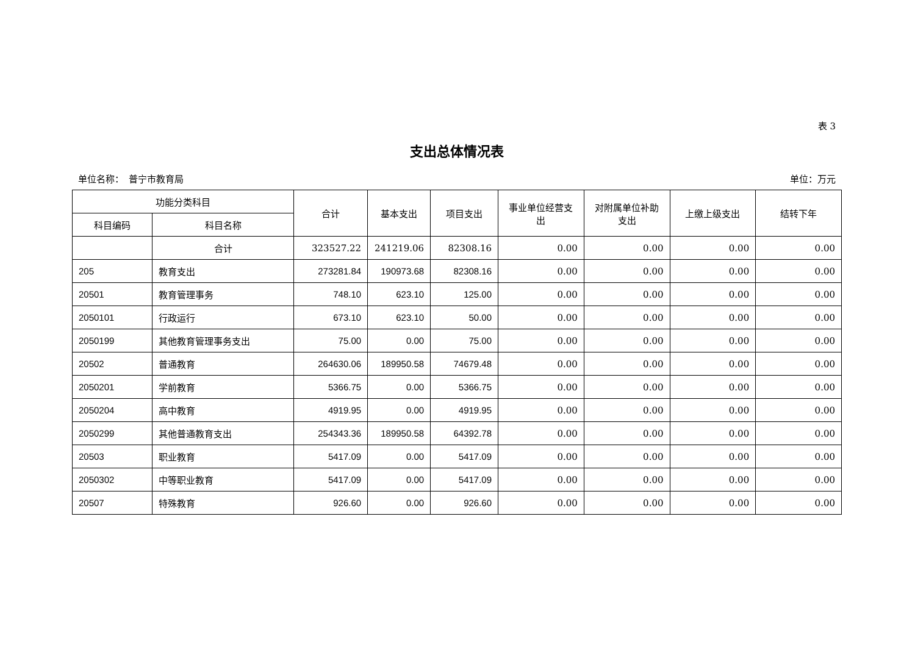表 3
支出总体情况表
单位名称：　普宁市教育局 单位：万元
| 功能分类科目 | | 合计 | 基本支出 | 项目支出 | 事业单位经营支出 | 对附属单位补助支出 | 上缴上级支出 | 结转下年 |
| --- | --- | --- | --- | --- | --- | --- | --- | --- |
| 科目编码 | 科目名称 | | | | | | | |
| | 合计 | 323527.22 | 241219.06 | 82308.16 | 0.00 | 0.00 | 0.00 | 0.00 |
| 205 | 教育支出 | 273281.84 | 190973.68 | 82308.16 | 0.00 | 0.00 | 0.00 | 0.00 |
| 20501 | 教育管理事务 | 748.10 | 623.10 | 125.00 | 0.00 | 0.00 | 0.00 | 0.00 |
| 2050101 | 行政运行 | 673.10 | 623.10 | 50.00 | 0.00 | 0.00 | 0.00 | 0.00 |
| 2050199 | 其他教育管理事务支出 | 75.00 | 0.00 | 75.00 | 0.00 | 0.00 | 0.00 | 0.00 |
| 20502 | 普通教育 | 264630.06 | 189950.58 | 74679.48 | 0.00 | 0.00 | 0.00 | 0.00 |
| 2050201 | 学前教育 | 5366.75 | 0.00 | 5366.75 | 0.00 | 0.00 | 0.00 | 0.00 |
| 2050204 | 高中教育 | 4919.95 | 0.00 | 4919.95 | 0.00 | 0.00 | 0.00 | 0.00 |
| 2050299 | 其他普通教育支出 | 254343.36 | 189950.58 | 64392.78 | 0.00 | 0.00 | 0.00 | 0.00 |
| 20503 | 职业教育 | 5417.09 | 0.00 | 5417.09 | 0.00 | 0.00 | 0.00 | 0.00 |
| 2050302 | 中等职业教育 | 5417.09 | 0.00 | 5417.09 | 0.00 | 0.00 | 0.00 | 0.00 |
| 20507 | 特殊教育 | 926.60 | 0.00 | 926.60 | 0.00 | 0.00 | 0.00 | 0.00 |